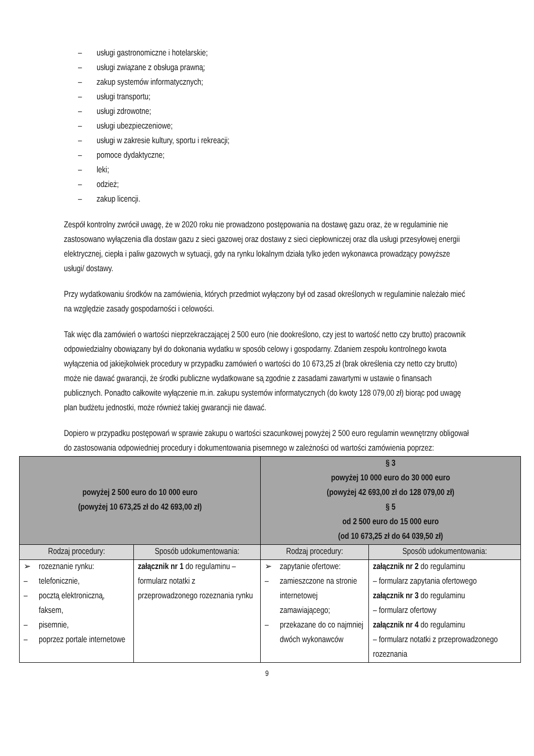– usługi gastronomiczne i hotelarskie;
– usługi związane z obsługa prawną;
– zakup systemów informatycznych;
– usługi transportu;
– usługi zdrowotne;
– usługi ubezpieczeniowe;
– usługi w zakresie kultury, sportu i rekreacji;
– pomoce dydaktyczne;
– leki;
– odzież;
– zakup licencji.
Zespół kontrolny zwrócił uwagę, że w 2020 roku nie prowadzono postępowania na dostawę gazu oraz, że w regulaminie nie zastosowano wyłączenia dla dostaw gazu z sieci gazowej oraz dostawy z sieci ciepłowniczej oraz dla usługi przesyłowej energii elektrycznej, ciepła i paliw gazowych w sytuacji, gdy na rynku lokalnym działa tylko jeden wykonawca prowadzący powyższe usługi/ dostawy.
Przy wydatkowaniu środków na zamówienia, których przedmiot wyłączony był od zasad określonych w regulaminie należało mieć na względzie zasady gospodarności i celowości.
Tak więc dla zamówień o wartości nieprzekraczającej 2 500 euro (nie dookreślono, czy jest to wartość netto czy brutto) pracownik odpowiedzialny obowiązany był do dokonania wydatku w sposób celowy i gospodarny. Zdaniem zespołu kontrolnego kwota wyłączenia od jakiejkolwiek procedury w przypadku zamówień o wartości do 10 673,25 zł (brak określenia czy netto czy brutto) może nie dawać gwarancji, że środki publiczne wydatkowane są zgodnie z zasadami zawartymi w ustawie o finansach publicznych. Ponadto całkowite wyłączenie m.in. zakupu systemów informatycznych (do kwoty 128 079,00 zł) biorąc pod uwagę plan budżetu jednostki, może również takiej gwarancji nie dawać.
Dopiero w przypadku postępowań w sprawie zakupu o wartości szacunkowej powyżej 2 500 euro regulamin wewnętrzny obligował do zastosowania odpowiedniej procedury i dokumentowania pisemnego w zależności od wartości zamówienia poprzez:
| powyżej 2 500 euro do 10 000 euro (powyżej 10 673,25 zł do 42 693,00 zł) | | § 3 powyżej 10 000 euro do 30 000 euro (powyżej 42 693,00 zł do 128 079,00 zł) § 5 od 2 500 euro do 15 000 euro (od 10 673,25 zł do 64 039,50 zł) | |
| --- | --- | --- | --- |
| Rodzaj procedury: | Sposób udokumentowania: | Rodzaj procedury: | Sposób udokumentowania: |
| ➢ rozeznanie rynku: – telefonicznie, – pocztą elektroniczną, faksem, – pisemnie, – poprzez portale internetowe | załącznik nr 1 do regulaminu – formularz notatki z przeprowadzonego rozeznania rynku | ➢ zapytanie ofertowe: – zamieszczone na stronie internetowej zamawiającego; – przekazane do co najmniej dwóch wykonawców | załącznik nr 2 do regulaminu – formularz zapytania ofertowego załącznik nr 3 do regulaminu – formularz ofertowy załącznik nr 4 do regulaminu – formularz notatki z przeprowadzonego rozeznania |
9